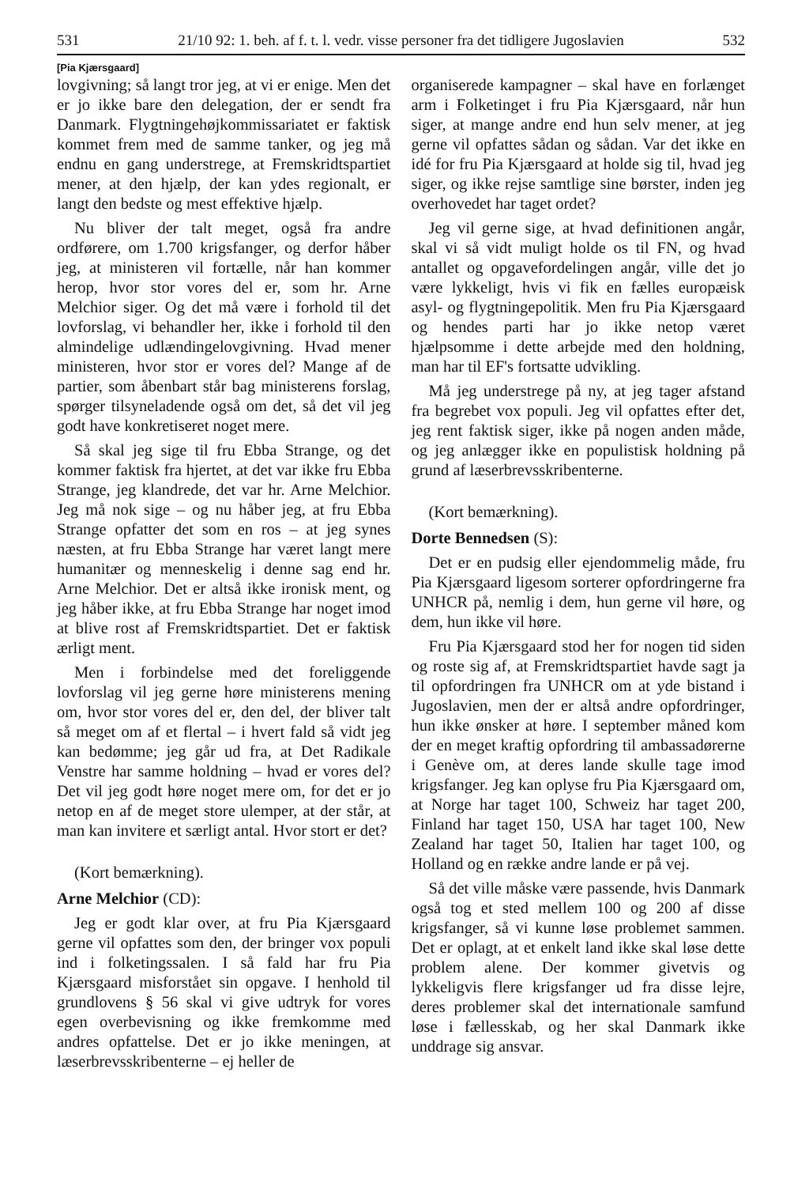531 21/10 92: 1. beh. af f. t. l. vedr. visse personer fra det tidligere Jugoslavien 532
[Pia Kjærsgaard]
lovgivning; så langt tror jeg, at vi er enige. Men det er jo ikke bare den delegation, der er sendt fra Danmark. Flygtningehøjkommissariatet er faktisk kommet frem med de samme tanker, og jeg må endnu en gang understrege, at Fremskridtspartiet mener, at den hjælp, der kan ydes regionalt, er langt den bedste og mest effektive hjælp.
Nu bliver der talt meget, også fra andre ordførere, om 1.700 krigsfanger, og derfor håber jeg, at ministeren vil fortælle, når han kommer herop, hvor stor vores del er, som hr. Arne Melchior siger. Og det må være i forhold til det lovforslag, vi behandler her, ikke i forhold til den almindelige udlændingelovgivning. Hvad mener ministeren, hvor stor er vores del? Mange af de partier, som åbenbart står bag ministerens forslag, spørger tilsyneladende også om det, så det vil jeg godt have konkretiseret noget mere.
Så skal jeg sige til fru Ebba Strange, og det kommer faktisk fra hjertet, at det var ikke fru Ebba Strange, jeg klandrede, det var hr. Arne Melchior. Jeg må nok sige – og nu håber jeg, at fru Ebba Strange opfatter det som en ros – at jeg synes næsten, at fru Ebba Strange har været langt mere humanitær og menneskelig i denne sag end hr. Arne Melchior. Det er altså ikke ironisk ment, og jeg håber ikke, at fru Ebba Strange har noget imod at blive rost af Fremskridtspartiet. Det er faktisk ærligt ment.
Men i forbindelse med det foreliggende lovforslag vil jeg gerne høre ministerens mening om, hvor stor vores del er, den del, der bliver talt så meget om af et flertal – i hvert fald så vidt jeg kan bedømme; jeg går ud fra, at Det Radikale Venstre har samme holdning – hvad er vores del? Det vil jeg godt høre noget mere om, for det er jo netop en af de meget store ulemper, at der står, at man kan invitere et særligt antal. Hvor stort er det?
(Kort bemærkning).
Arne Melchior (CD):
Jeg er godt klar over, at fru Pia Kjærsgaard gerne vil opfattes som den, der bringer vox populi ind i folketingssalen. I så fald har fru Pia Kjærsgaard misforstået sin opgave. I henhold til grundlovens § 56 skal vi give udtryk for vores egen overbevisning og ikke fremkomme med andres opfattelse. Det er jo ikke meningen, at læserbrevsskribenterne – ej heller de
organiserede kampagner – skal have en forlænget arm i Folketinget i fru Pia Kjærsgaard, når hun siger, at mange andre end hun selv mener, at jeg gerne vil opfattes sådan og sådan. Var det ikke en idé for fru Pia Kjærsgaard at holde sig til, hvad jeg siger, og ikke rejse samtlige sine børster, inden jeg overhovedet har taget ordet?
Jeg vil gerne sige, at hvad definitionen angår, skal vi så vidt muligt holde os til FN, og hvad antallet og opgavefordelingen angår, ville det jo være lykkeligt, hvis vi fik en fælles europæisk asyl- og flygtningepolitik. Men fru Pia Kjærsgaard og hendes parti har jo ikke netop været hjælpsomme i dette arbejde med den holdning, man har til EF's fortsatte udvikling.
Må jeg understrege på ny, at jeg tager afstand fra begrebet vox populi. Jeg vil opfattes efter det, jeg rent faktisk siger, ikke på nogen anden måde, og jeg anlægger ikke en populistisk holdning på grund af læserbrevsskribenterne.
(Kort bemærkning).
Dorte Bennedsen (S):
Det er en pudsig eller ejendommelig måde, fru Pia Kjærsgaard ligesom sorterer opfordringerne fra UNHCR på, nemlig i dem, hun gerne vil høre, og dem, hun ikke vil høre.
Fru Pia Kjærsgaard stod her for nogen tid siden og roste sig af, at Fremskridtspartiet havde sagt ja til opfordringen fra UNHCR om at yde bistand i Jugoslavien, men der er altså andre opfordringer, hun ikke ønsker at høre. I september måned kom der en meget kraftig opfordring til ambassadørerne i Genève om, at deres lande skulle tage imod krigsfanger. Jeg kan oplyse fru Pia Kjærsgaard om, at Norge har taget 100, Schweiz har taget 200, Finland har taget 150, USA har taget 100, New Zealand har taget 50, Italien har taget 100, og Holland og en række andre lande er på vej.
Så det ville måske være passende, hvis Danmark også tog et sted mellem 100 og 200 af disse krigsfanger, så vi kunne løse problemet sammen. Det er oplagt, at et enkelt land ikke skal løse dette problem alene. Der kommer givetvis og lykkeligvis flere krigsfanger ud fra disse lejre, deres problemer skal det internationale samfund løse i fællesskab, og her skal Danmark ikke unddrage sig ansvar.